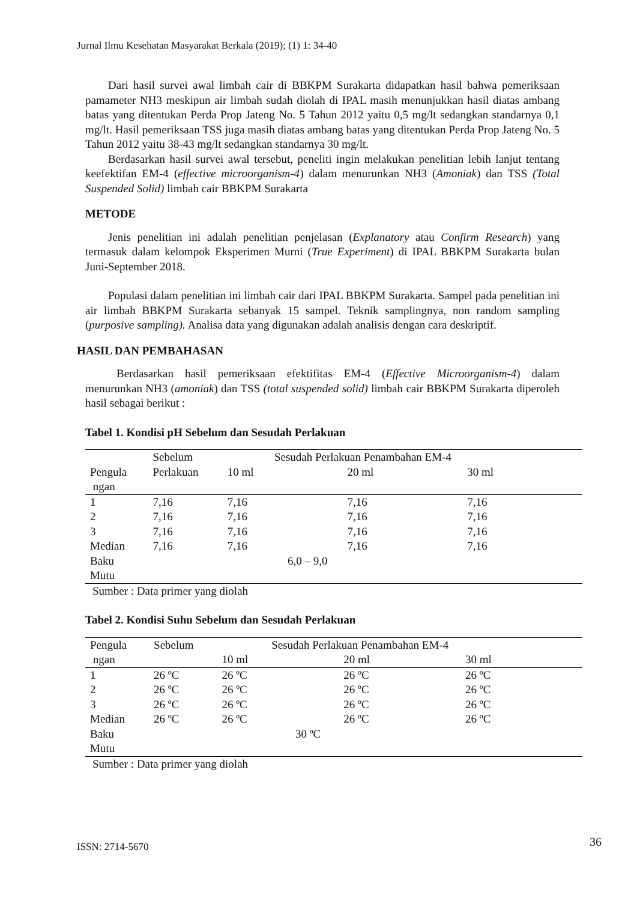Jurnal Ilmu Kesehatan Masyarakat Berkala (2019); (1) 1: 34-40
Dari hasil survei awal limbah cair di BBKPM Surakarta didapatkan hasil bahwa pemeriksaan pamameter NH3 meskipun air limbah sudah diolah di IPAL masih menunjukkan hasil diatas ambang batas yang ditentukan Perda Prop Jateng No. 5 Tahun 2012 yaitu 0,5 mg/lt sedangkan standarnya 0,1 mg/lt. Hasil pemeriksaan TSS juga masih diatas ambang batas yang ditentukan Perda Prop Jateng No. 5 Tahun 2012 yaitu 38-43 mg/lt sedangkan standarnya 30 mg/lt.
Berdasarkan hasil survei awal tersebut, peneliti ingin melakukan penelitian lebih lanjut tentang keefektifan EM-4 (effective microorganism-4) dalam menurunkan NH3 (Amoniak) dan TSS (Total Suspended Solid) limbah cair BBKPM Surakarta
METODE
Jenis penelitian ini adalah penelitian penjelasan (Explanatory atau Confirm Research) yang termasuk dalam kelompok Eksperimen Murni (True Experiment) di IPAL BBKPM Surakarta bulan Juni-September 2018.
Populasi dalam penelitian ini limbah cair dari IPAL BBKPM Surakarta. Sampel pada penelitian ini air limbah BBKPM Surakarta sebanyak 15 sampel. Teknik samplingnya, non random sampling (purposive sampling). Analisa data yang digunakan adalah analisis dengan cara deskriptif.
HASIL DAN PEMBAHASAN
Berdasarkan hasil pemeriksaan efektifitas EM-4 (Effective Microorganism-4) dalam menurunkan NH3 (amoniak) dan TSS (total suspended solid) limbah cair BBKPM Surakarta diperoleh hasil sebagai berikut :
Tabel 1. Kondisi pH Sebelum dan Sesudah Perlakuan
| | Sebelum | Sesudah Perlakuan Penambahan EM-4 | | |
| Pengula ngan | Perlakuan | 10 ml | 20 ml | 30 ml |
| 1 | 7,16 | 7,16 | 7,16 | 7,16 |
| 2 | 7,16 | 7,16 | 7,16 | 7,16 |
| 3 | 7,16 | 7,16 | 7,16 | 7,16 |
| Median | 7,16 | 7,16 | 7,16 | 7,16 |
| Baku Mutu | 6,0 – 9,0 | | | |
Sumber : Data primer yang diolah
Tabel 2. Kondisi Suhu Sebelum dan Sesudah Perlakuan
| Pengula | Sebelum | Sesudah Perlakuan Penambahan EM-4 | | |
| ngan | | 10 ml | 20 ml | 30 ml |
| 1 | 26 ºC | 26 ºC | 26 ºC | 26 ºC |
| 2 | 26 ºC | 26 ºC | 26 ºC | 26 ºC |
| 3 | 26 ºC | 26 ºC | 26 ºC | 26 ºC |
| Median | 26 ºC | 26 ºC | 26 ºC | 26 ºC |
| Baku Mutu | 30 ºC | | | |
Sumber : Data primer yang diolah
ISSN: 2714-5670 36